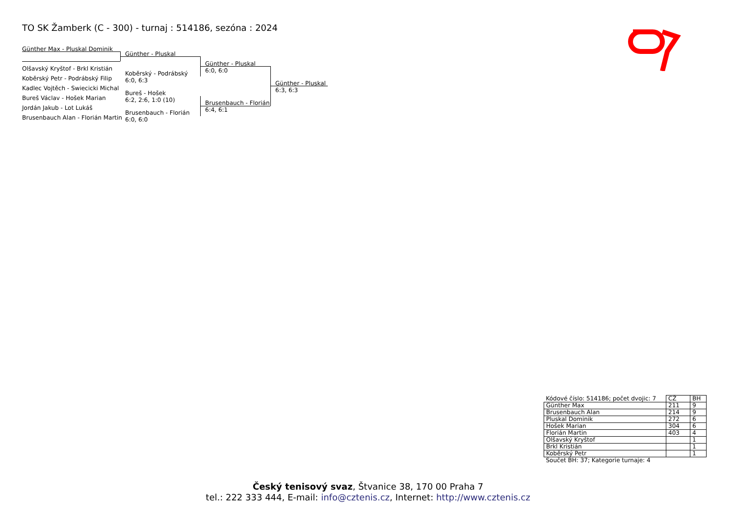TO SK Žamberk (C - 300) - turnaj : 514186, sezóna : 2024
Günther Max - Pluskal Dominik
Olšavský Kryštof - Brkl Kristián
Koběrský Petr - Podrábský Filip
Kadlec Vojtěch - Swiecicki Michal
Bureš Václav - Hošek Marian
Jordán Jakub - Lot Lukáš
Brusenbauch Alan - Florián Martin
Günther - Pluskal
Koběrský - Podrábský
6:0, 6:3
Bureš - Hošek
6:2, 2:6, 1:0 (10)
Brusenbauch - Florián
6:0, 6:0
Günther - Pluskal
6:0, 6:0
Brusenbauch - Florián
6:4, 6:1
Günther - Pluskal
6:3, 6:3
| Kódové číslo: 514186; počet dvojic: 7 | CŽ | BH |
| Günther Max | 211 | 9 |
| Brusenbauch Alan | 214 | 9 |
| Pluskal Dominik | 272 | 6 |
| Hošek Marian | 304 | 6 |
| Florián Martin | 403 | 4 |
| Olšavský Kryštof | | 1 |
| Brkl Kristián | | 1 |
| Koběrský Petr | | 1 |
| Součet BH: 37; Kategorie turnaje: 4 | | |
Český tenisový svaz, Štvanice 38, 170 00 Praha 7
tel.: 222 333 444, E-mail: info@cztenis.cz, Internet: http://www.cztenis.cz